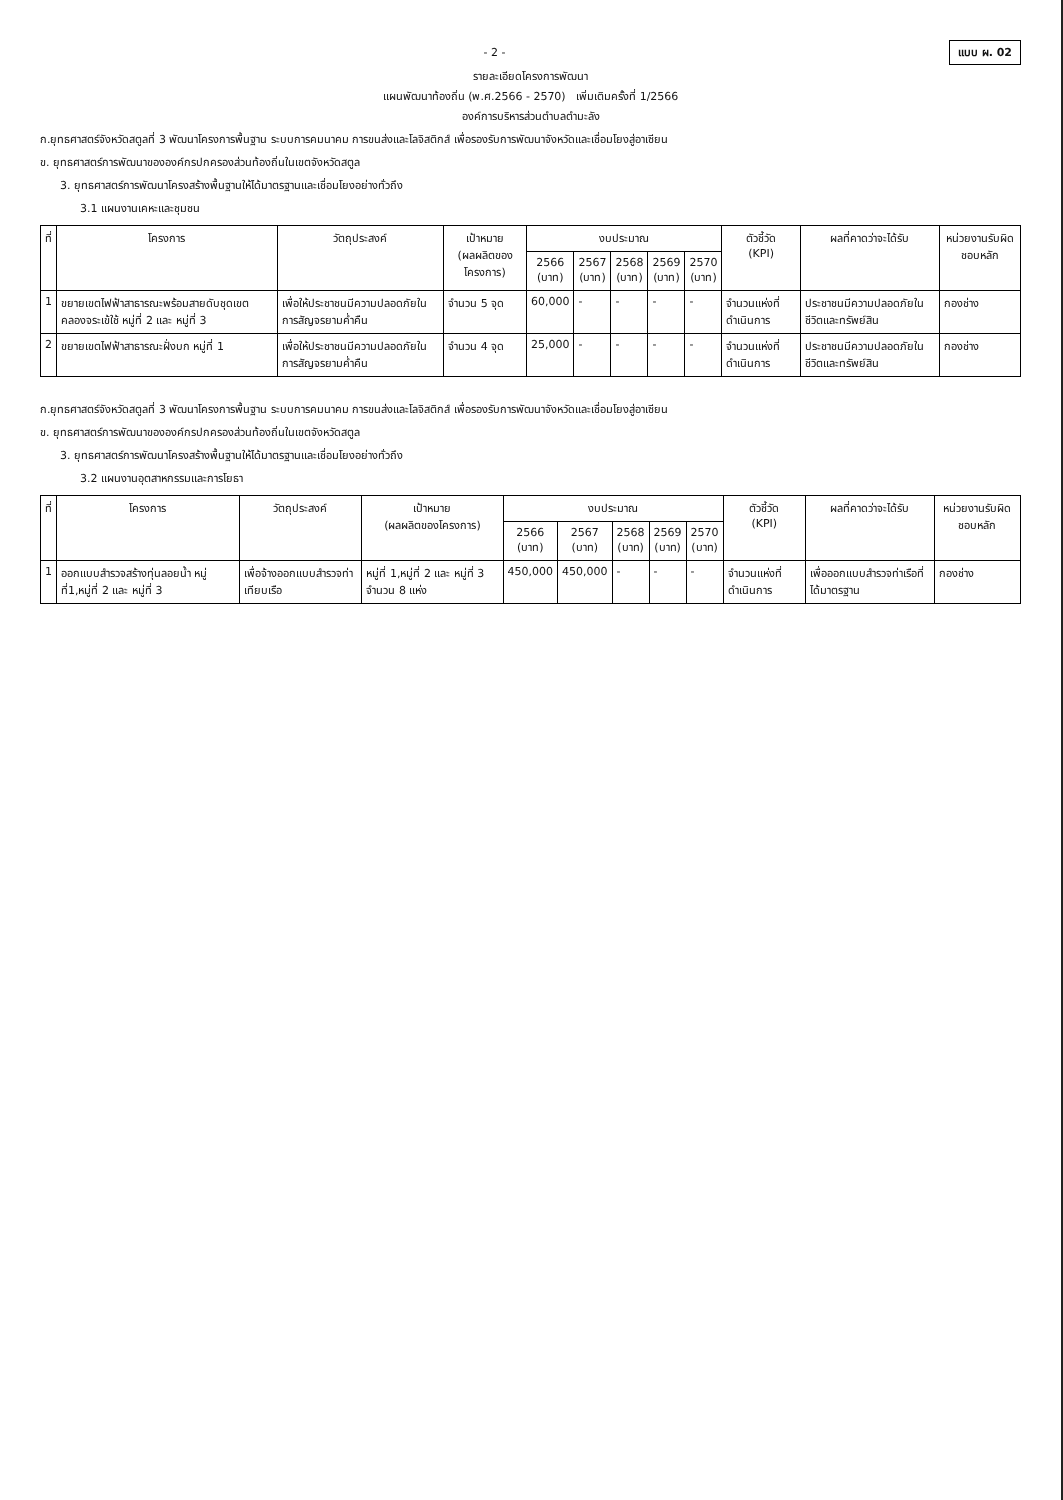- 2 - แบบ ผ. 02
รายละเอียดโครงการพัฒนา
แผนพัฒนาท้องถิ่น (พ.ศ.2566 - 2570) เพิ่มเติมครั้งที่ 1/2566
องค์การบริหารส่วนตำบลตำมะลัง
ก.ยุทธศาสตร์จังหวัดสตูลที่ 3 พัฒนาโครงการพื้นฐาน ระบบการคมนาคม การขนส่งและโลจิสติกส์ เพื่อรองรับการพัฒนาจังหวัดและเชื่อมโยงสู่อาเซียน
ข. ยุทธศาสตร์การพัฒนาขององค์กรปกครองส่วนท้องถิ่นในเขตจังหวัดสตูล
3. ยุทธศาสตร์การพัฒนาโครงสร้างพื้นฐานให้ได้มาตรฐานและเชื่อมโยงอย่างทั่วถึง
3.1 แผนงานเคหะและชุมชน
| ที่ | โครงการ | วัตถุประสงค์ | เป้าหมาย (ผลผลิตของโครงการ) | งบประมาณ | | | | | ตัวชี้วัด (KPI) | ผลที่คาดว่าจะได้รับ | หน่วยงานรับผิดชอบหลัก |
| --- | --- | --- | --- | --- | --- | --- | --- | --- | --- | --- | --- |
| | | | | 2566 (บาท) | 2567 (บาท) | 2568 (บาท) | 2569 (บาท) | 2570 (บาท) | | | |
| 1 | ขยายเขตไฟฟ้าสาธารณะพร้อมสายดับชุดเขตคลองจระเข้ใช้ หมู่ที่ 2 และ หมู่ที่ 3 | เพื่อให้ประชาชนมีความปลอดภัยในการสัญจรยามค่ำคืน | จำนวน 5 จุด | 60,000 | - | - | - | - | จำนวนแห่งที่ดำเนินการ | ประชาชนมีความปลอดภัยในชีวิตและทรัพย์สิน | กองช่าง |
| 2 | ขยายเขตไฟฟ้าสาธารณะฝั่งบก หมู่ที่ 1 | เพื่อให้ประชาชนมีความปลอดภัยในการสัญจรยามค่ำคืน | จำนวน 4 จุด | 25,000 | - | - | - | - | จำนวนแห่งที่ดำเนินการ | ประชาชนมีความปลอดภัยในชีวิตและทรัพย์สิน | กองช่าง |
ก.ยุทธศาสตร์จังหวัดสตูลที่ 3 พัฒนาโครงการพื้นฐาน ระบบการคมนาคม การขนส่งและโลจิสติกส์ เพื่อรองรับการพัฒนาจังหวัดและเชื่อมโยงสู่อาเซียน
ข. ยุทธศาสตร์การพัฒนาขององค์กรปกครองส่วนท้องถิ่นในเขตจังหวัดสตูล
3. ยุทธศาสตร์การพัฒนาโครงสร้างพื้นฐานให้ได้มาตรฐานและเชื่อมโยงอย่างทั่วถึง
3.2 แผนงานอุตสาหกรรมและการโยธา
| ที่ | โครงการ | วัตถุประสงค์ | เป้าหมาย (ผลผลิตของโครงการ) | งบประมาณ | | | | | ตัวชี้วัด (KPI) | ผลที่คาดว่าจะได้รับ | หน่วยงานรับผิดชอบหลัก |
| --- | --- | --- | --- | --- | --- | --- | --- | --- | --- | --- | --- |
| | | | | 2566 (บาท) | 2567 (บาท) | 2568 (บาท) | 2569 (บาท) | 2570 (บาท) | | | |
| 1 | ออกแบบสำรวจสร้างทุ่นลอยน้ำ หมู่ที่1,หมู่ที่ 2 และ หมู่ที่ 3 | เพื่อจ้างออกแบบสำรวจท่าเทียบเรือ | หมู่ที่ 1,หมู่ที่ 2 และ หมู่ที่ 3 จำนวน 8 แห่ง | 450,000 | 450,000 | - | - | - | จำนวนแห่งที่ดำเนินการ | เพื่อออกแบบสำรวจท่าเรือที่ได้มาตรฐาน | กองช่าง |